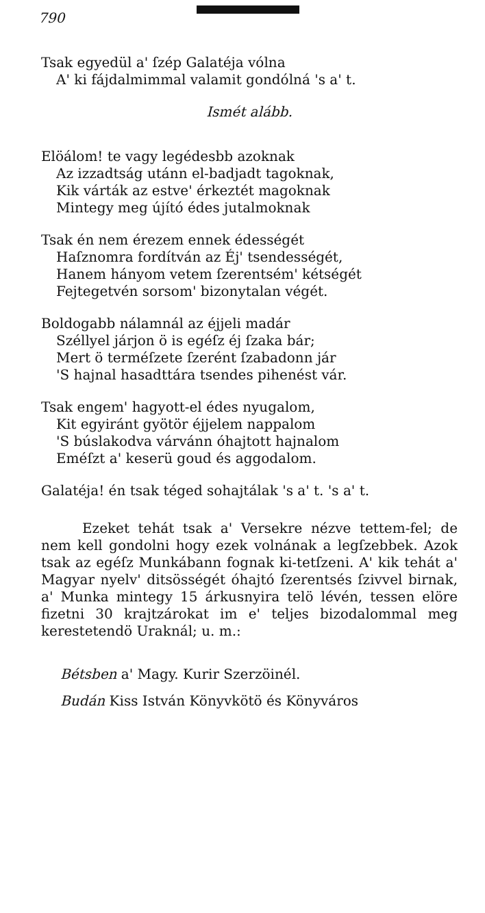790
Tsak egyedül a' ſzép Galatéja vólna
A' ki fájdalmimmal valamit gondólná 's a' t.
Ismét alább.
Elöálom! te vagy legédesbb azoknak
Az izzadtság utánn el-badjadt tagoknak,
Kik várták az estve' érkeztét magoknak
Mintegy meg újító édes jutalmoknak
Tsak én nem érezem ennek édességét
Haſznomra fordítván az Éj' tsendességét,
Hanem hányom vetem ſzerentsém' kétségét
Fejtegetvén sorsom' bizonytalan végét.
Boldogabb nálamnál az éjjeli madár
Széllyel járjon ö is egéſz éj ſzaka bár;
Mert ö terméſzete ſzerént ſzabadonn jár
'S hajnal hasadttára tsendes pihenést vár.
Tsak engem' hagyott-el édes nyugalom,
Kit egyiránt gyötör éjjelem nappalom
'S búslakodva várvánn óhajtott hajnalom
Eméſzt a' keserü goud és aggodalom.
Galatéja! én tsak téged sohajtálak 's a' t. 's a' t.
Ezeket tehát tsak a' Versekre nézve tettem-fel; de nem kell gondolni hogy ezek volnának a legſzebbek. Azok tsak az egéſz Munkábann fognak ki-tetſzeni. A' kik tehát a' Magyar nyelv' ditsösségét óhajtó ſzerentsés ſzivvel birnak, a' Munka mintegy 15 árkusnyira telö lévén, tessen elöre fizetni 30 krajtzárokat im e' teljes bizodalommal meg kerestetendö Uraknál; u. m.:
Bétsben a' Magy. Kurir Szerzöinél.
Budán Kiss István Könyvkötö és Könyváros